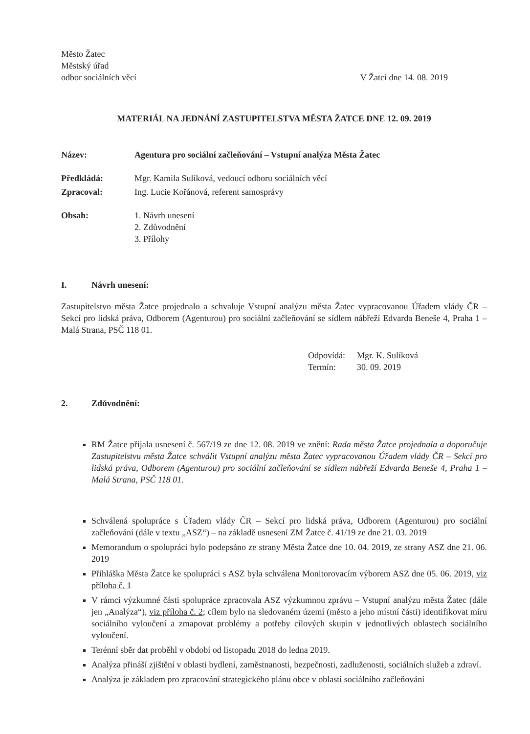Město Žatec
Městský úřad
odbor sociálních věcí
V Žatci dne 14. 08. 2019
MATERIÁL NA JEDNÁNÍ ZASTUPITELSTVA MĚSTA ŽATCE DNE 12. 09. 2019
Název: Agentura pro sociální začleňování – Vstupní analýza Města Žatec
Předkládá: Mgr. Kamila Sulíková, vedoucí odboru sociálních věcí
Zpracoval: Ing. Lucie Kořánová, referent samosprávy
Obsah: 1. Návrh unesení
2. Zdůvodnění
3. Přílohy
I. Návrh unesení:
Zastupitelstvo města Žatce projednalo a schvaluje Vstupní analýzu města Žatec vypracovanou Úřadem vlády ČR – Sekcí pro lidská práva, Odborem (Agenturou) pro sociální začleňování se sídlem nábřeží Edvarda Beneše 4, Praha 1 – Malá Strana, PSČ 118 01.
Odpovídá: Mgr. K. Sulíková
Termín: 30. 09. 2019
2. Zdůvodnění:
RM Žatce přijala usnesení č. 567/19 ze dne 12. 08. 2019 ve znění: Rada města Žatce projednala a doporučuje Zastupitelstvu města Žatce schválit Vstupní analýzu města Žatec vypracovanou Úřadem vlády ČR – Sekcí pro lidská práva, Odborem (Agenturou) pro sociální začleňování se sídlem nábřeží Edvarda Beneše 4, Praha 1 – Malá Strana, PSČ 118 01.
Schválená spolupráce s Úřadem vlády ČR – Sekcí pro lidská práva, Odborem (Agenturou) pro sociální začleňování (dále v textu „ASZ“) – na základě usnesení ZM Žatce č. 41/19 ze dne 21. 03. 2019
Memorandum o spolupráci bylo podepsáno ze strany Města Žatce dne 10. 04. 2019, ze strany ASZ dne 21. 06. 2019
Přihláška Města Žatce ke spolupráci s ASZ byla schválena Monitorovacím výborem ASZ dne 05. 06. 2019, viz příloha č. 1
V rámci výzkumné části spolupráce zpracovala ASZ výzkumnou zprávu – Vstupní analýzu města Žatec (dále jen „Analýza“), viz příloha č. 2; cílem bylo na sledovaném území (město a jeho místní části) identifikovat míru sociálního vyloučení a zmapovat problémy a potřeby cílových skupin v jednotlivých oblastech sociálního vyloučení.
Terénní sběr dat proběhl v období od listopadu 2018 do ledna 2019.
Analýza přináší zjištění v oblasti bydlení, zaměstnanosti, bezpečnosti, zadluženosti, sociálních služeb a zdraví.
Analýza je základem pro zpracování strategického plánu obce v oblasti sociálního začleňování